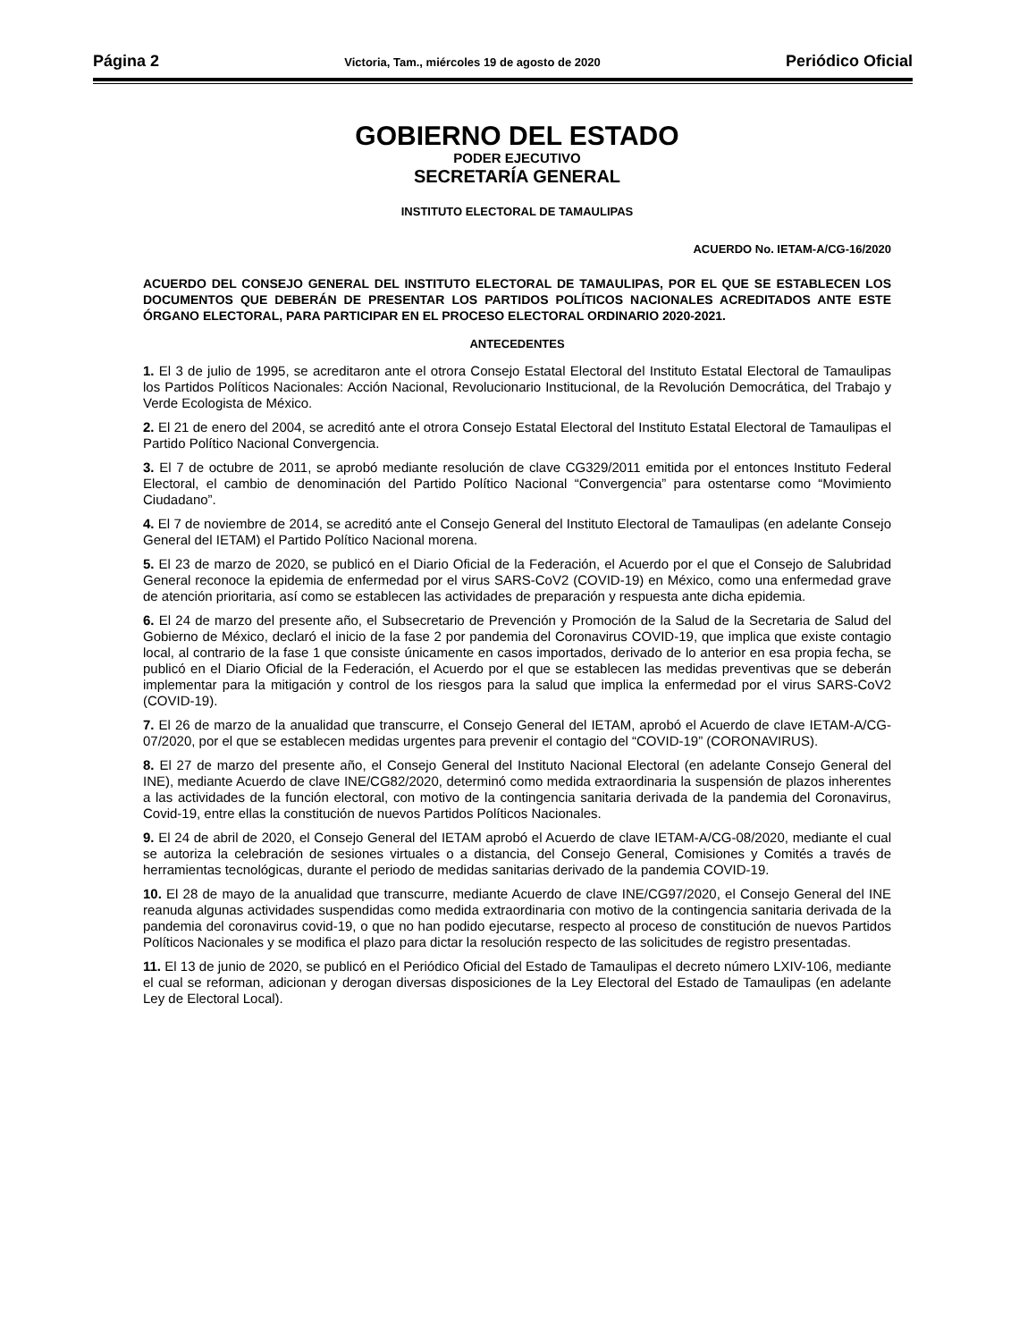Página 2 Victoria, Tam., miércoles 19 de agosto de 2020 Periódico Oficial
GOBIERNO DEL ESTADO
PODER EJECUTIVO
SECRETARÍA GENERAL
INSTITUTO ELECTORAL DE TAMAULIPAS
ACUERDO No. IETAM-A/CG-16/2020
ACUERDO DEL CONSEJO GENERAL DEL INSTITUTO ELECTORAL DE TAMAULIPAS, POR EL QUE SE ESTABLECEN LOS DOCUMENTOS QUE DEBERÁN DE PRESENTAR LOS PARTIDOS POLÍTICOS NACIONALES ACREDITADOS ANTE ESTE ÓRGANO ELECTORAL, PARA PARTICIPAR EN EL PROCESO ELECTORAL ORDINARIO 2020-2021.
ANTECEDENTES
1. El 3 de julio de 1995, se acreditaron ante el otrora Consejo Estatal Electoral del Instituto Estatal Electoral de Tamaulipas los Partidos Políticos Nacionales: Acción Nacional, Revolucionario Institucional, de la Revolución Democrática, del Trabajo y Verde Ecologista de México.
2. El 21 de enero del 2004, se acreditó ante el otrora Consejo Estatal Electoral del Instituto Estatal Electoral de Tamaulipas el Partido Político Nacional Convergencia.
3. El 7 de octubre de 2011, se aprobó mediante resolución de clave CG329/2011 emitida por el entonces Instituto Federal Electoral, el cambio de denominación del Partido Político Nacional “Convergencia” para ostentarse como “Movimiento Ciudadano”.
4. El 7 de noviembre de 2014, se acreditó ante el Consejo General del Instituto Electoral de Tamaulipas (en adelante Consejo General del IETAM) el Partido Político Nacional morena.
5. El 23 de marzo de 2020, se publicó en el Diario Oficial de la Federación, el Acuerdo por el que el Consejo de Salubridad General reconoce la epidemia de enfermedad por el virus SARS-CoV2 (COVID-19) en México, como una enfermedad grave de atención prioritaria, así como se establecen las actividades de preparación y respuesta ante dicha epidemia.
6. El 24 de marzo del presente año, el Subsecretario de Prevención y Promoción de la Salud de la Secretaria de Salud del Gobierno de México, declaró el inicio de la fase 2 por pandemia del Coronavirus COVID-19, que implica que existe contagio local, al contrario de la fase 1 que consiste únicamente en casos importados, derivado de lo anterior en esa propia fecha, se publicó en el Diario Oficial de la Federación, el Acuerdo por el que se establecen las medidas preventivas que se deberán implementar para la mitigación y control de los riesgos para la salud que implica la enfermedad por el virus SARS-CoV2 (COVID-19).
7. El 26 de marzo de la anualidad que transcurre, el Consejo General del IETAM, aprobó el Acuerdo de clave IETAM-A/CG-07/2020, por el que se establecen medidas urgentes para prevenir el contagio del “COVID-19” (CORONAVIRUS).
8. El 27 de marzo del presente año, el Consejo General del Instituto Nacional Electoral (en adelante Consejo General del INE), mediante Acuerdo de clave INE/CG82/2020, determinó como medida extraordinaria la suspensión de plazos inherentes a las actividades de la función electoral, con motivo de la contingencia sanitaria derivada de la pandemia del Coronavirus, Covid-19, entre ellas la constitución de nuevos Partidos Políticos Nacionales.
9. El 24 de abril de 2020, el Consejo General del IETAM aprobó el Acuerdo de clave IETAM-A/CG-08/2020, mediante el cual se autoriza la celebración de sesiones virtuales o a distancia, del Consejo General, Comisiones y Comités a través de herramientas tecnológicas, durante el periodo de medidas sanitarias derivado de la pandemia COVID-19.
10. El 28 de mayo de la anualidad que transcurre, mediante Acuerdo de clave INE/CG97/2020, el Consejo General del INE reanuda algunas actividades suspendidas como medida extraordinaria con motivo de la contingencia sanitaria derivada de la pandemia del coronavirus covid-19, o que no han podido ejecutarse, respecto al proceso de constitución de nuevos Partidos Políticos Nacionales y se modifica el plazo para dictar la resolución respecto de las solicitudes de registro presentadas.
11. El 13 de junio de 2020, se publicó en el Periódico Oficial del Estado de Tamaulipas el decreto número LXIV-106, mediante el cual se reforman, adicionan y derogan diversas disposiciones de la Ley Electoral del Estado de Tamaulipas (en adelante Ley de Electoral Local).